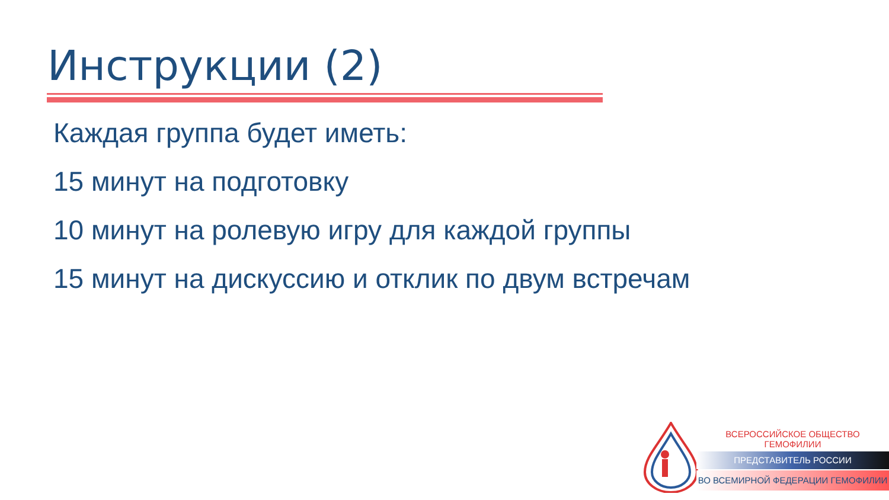Инструкции (2)
Каждая группа будет иметь:
15 минут на подготовку
10 минут на ролевую игру для каждой группы
15 минут на дискуссию и отклик по двум встречам
ВСЕРОССИЙСКОЕ ОБЩЕСТВО ГЕМОФИЛИИ
ПРЕДСТАВИТЕЛЬ РОССИИ
ВО ВСЕМИРНОЙ ФЕДЕРАЦИИ ГЕМОФИЛИИ